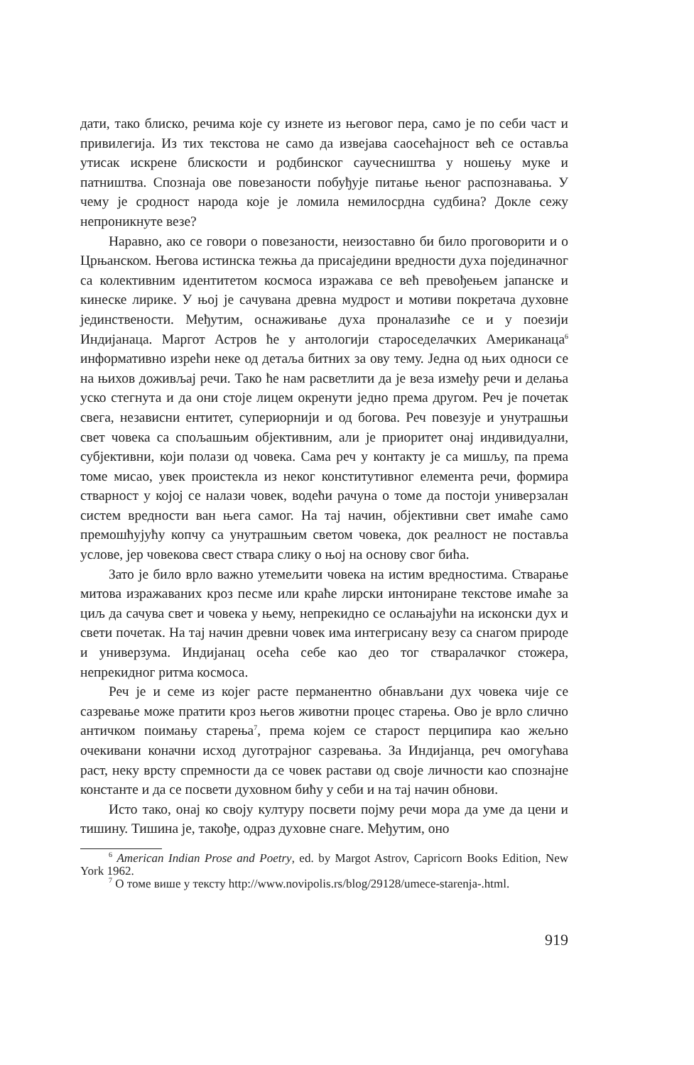дати, тако блиско, речима које су изнете из његовог пера, само је по себи част и привилегија. Из тих текстова не само да извејава саосећајност већ се оставља утисак искрене блискости и родбинског саучесништва у ношењу муке и патништва. Спознаја ове повезаности побуђује питање њеног распознавања. У чему је сродност народа које је ломила немилосрдна судбина? Докле сежу непроникнуте везе?
Наравно, ако се говори о повезаности, неизоставно би било проговорити и о Црњанском. Његова истинска тежња да присаједини вредности духа појединачног са колективним идентитетом космоса изражава се већ превођењем јапанске и кинеске лирике. У њој је сачувана древна мудрост и мотиви покретача духовне јединствености. Међутим, оснаживање духа проналазиће се и у поезији Индијанаца. Маргот Астров ће у антологији староседелачких Американаца<sup>6</sup> информативно изрећи неке од детаља битних за ову тему. Једна од њих односи се на њихов доживљај речи. Тако ће нам расветлити да је веза између речи и делања уско стегнута и да они стоје лицем окренути једно према другом. Реч је почетак свега, независни ентитет, супериорнији и од богова. Реч повезује и унутрашњи свет човека са спољашњим објективним, али је приоритет онај индивидуални, субјективни, који полази од човека. Сама реч у контакту је са мишљу, па према томе мисао, увек проистекла из неког конститутивног елемента речи, формира стварност у којој се налази човек, водећи рачуна о томе да постоји универзалан систем вредности ван њега самог. На тај начин, објективни свет имаће само премошћујућу копчу са унутрашњим светом човека, док реалност не поставља услове, јер човекова свест ствара слику о њој на основу свог бића.
Зато је било врло важно утемељити човека на истим вредностима. Стварање митова изражаваних кроз песме или краће лирски интониране текстове имаће за циљ да сачува свет и човека у њему, непрекидно се ослањајући на исконски дух и свети почетак. На тај начин древни човек има интегрисану везу са снагом природе и универзума. Индијанац осећа себе као део тог стваралачког стожера, непрекидног ритма космоса.
Реч је и семе из којег расте перманентно обнављани дух човека чије се сазревање може пратити кроз његов животни процес старења. Ово је врло слично античком поимању старења<sup>7</sup>, према којем се старост перципира као жељно очекивани коначни исход дуготрајног сазревања. За Индијанца, реч омогућава раст, неку врсту спремности да се човек растави од своје личности као спознајне константе и да се посвети духовном бићу у себи и на тај начин обнови.
Исто тако, онај ко своју културу посвети појму речи мора да уме да цени и тишину. Тишина је, такође, одраз духовне снаге. Међутим, оно
<sup>6</sup> American Indian Prose and Poetry, ed. by Margot Astrov, Capricorn Books Edition, New York 1962.
<sup>7</sup> О томе више у тексту http://www.novipolis.rs/blog/29128/umece-starenja-.html.
919